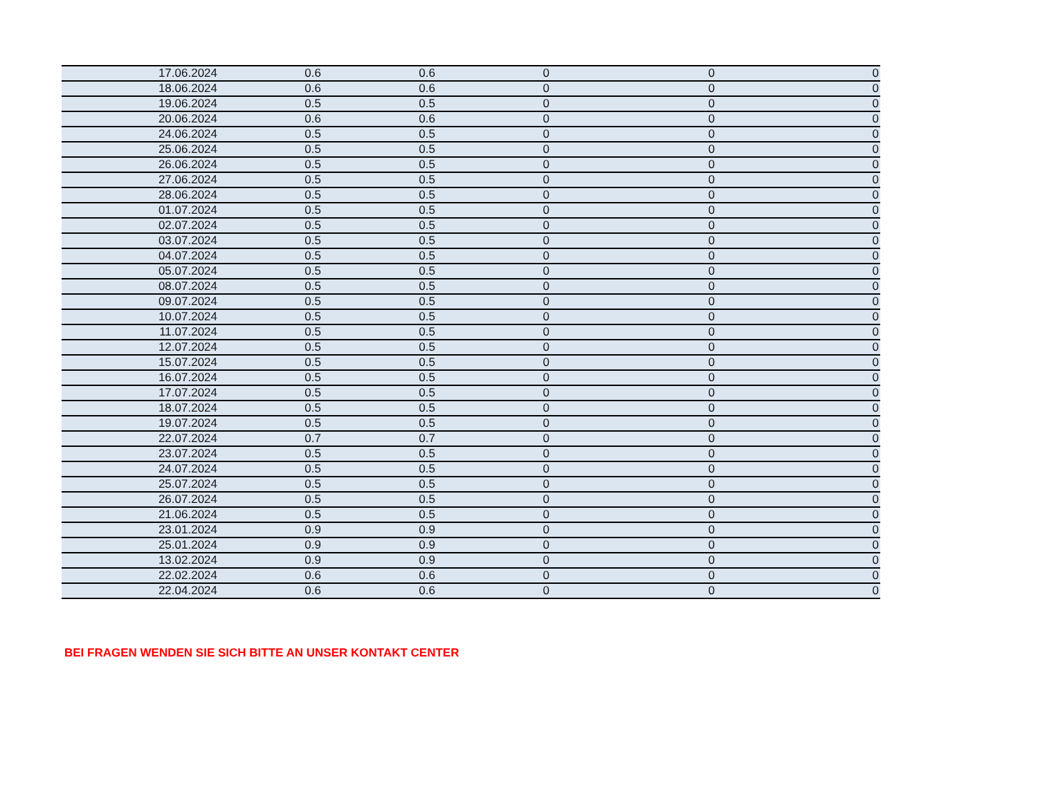| 17.06.2024 | 0.6 | 0.6 | 0 | 0 | 0 |
| 18.06.2024 | 0.6 | 0.6 | 0 | 0 | 0 |
| 19.06.2024 | 0.5 | 0.5 | 0 | 0 | 0 |
| 20.06.2024 | 0.6 | 0.6 | 0 | 0 | 0 |
| 24.06.2024 | 0.5 | 0.5 | 0 | 0 | 0 |
| 25.06.2024 | 0.5 | 0.5 | 0 | 0 | 0 |
| 26.06.2024 | 0.5 | 0.5 | 0 | 0 | 0 |
| 27.06.2024 | 0.5 | 0.5 | 0 | 0 | 0 |
| 28.06.2024 | 0.5 | 0.5 | 0 | 0 | 0 |
| 01.07.2024 | 0.5 | 0.5 | 0 | 0 | 0 |
| 02.07.2024 | 0.5 | 0.5 | 0 | 0 | 0 |
| 03.07.2024 | 0.5 | 0.5 | 0 | 0 | 0 |
| 04.07.2024 | 0.5 | 0.5 | 0 | 0 | 0 |
| 05.07.2024 | 0.5 | 0.5 | 0 | 0 | 0 |
| 08.07.2024 | 0.5 | 0.5 | 0 | 0 | 0 |
| 09.07.2024 | 0.5 | 0.5 | 0 | 0 | 0 |
| 10.07.2024 | 0.5 | 0.5 | 0 | 0 | 0 |
| 11.07.2024 | 0.5 | 0.5 | 0 | 0 | 0 |
| 12.07.2024 | 0.5 | 0.5 | 0 | 0 | 0 |
| 15.07.2024 | 0.5 | 0.5 | 0 | 0 | 0 |
| 16.07.2024 | 0.5 | 0.5 | 0 | 0 | 0 |
| 17.07.2024 | 0.5 | 0.5 | 0 | 0 | 0 |
| 18.07.2024 | 0.5 | 0.5 | 0 | 0 | 0 |
| 19.07.2024 | 0.5 | 0.5 | 0 | 0 | 0 |
| 22.07.2024 | 0.7 | 0.7 | 0 | 0 | 0 |
| 23.07.2024 | 0.5 | 0.5 | 0 | 0 | 0 |
| 24.07.2024 | 0.5 | 0.5 | 0 | 0 | 0 |
| 25.07.2024 | 0.5 | 0.5 | 0 | 0 | 0 |
| 26.07.2024 | 0.5 | 0.5 | 0 | 0 | 0 |
| 21.06.2024 | 0.5 | 0.5 | 0 | 0 | 0 |
| 23.01.2024 | 0.9 | 0.9 | 0 | 0 | 0 |
| 25.01.2024 | 0.9 | 0.9 | 0 | 0 | 0 |
| 13.02.2024 | 0.9 | 0.9 | 0 | 0 | 0 |
| 22.02.2024 | 0.6 | 0.6 | 0 | 0 | 0 |
| 22.04.2024 | 0.6 | 0.6 | 0 | 0 | 0 |
BEI FRAGEN WENDEN SIE SICH BITTE AN UNSER KONTAKT CENTER